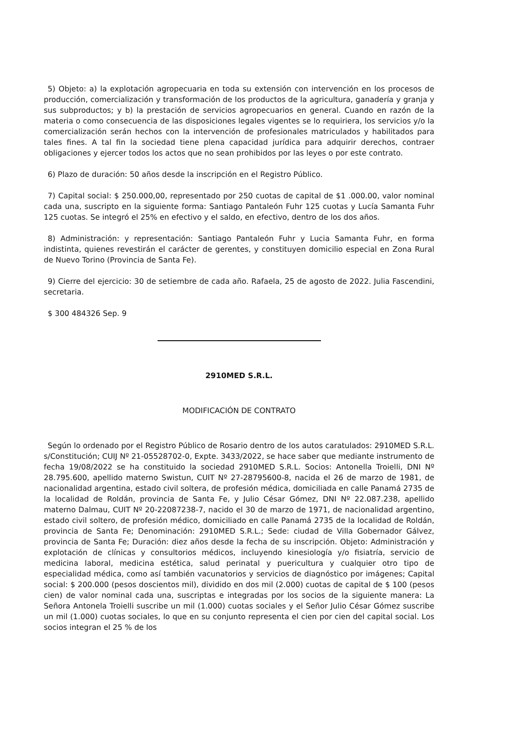5) Objeto: a) la explotación agropecuaria en toda su extensión con intervención en los procesos de producción, comercialización y transformación de los productos de la agricultura, ganadería y granja y sus subproductos; y b) la prestación de servicios agropecuarios en general. Cuando en razón de la materia o como consecuencia de las disposiciones legales vigentes se lo requiriera, los servicios y/o la comercialización serán hechos con la intervención de profesionales matriculados y habilitados para tales fines. A tal fin la sociedad tiene plena capacidad jurídica para adquirir derechos, contraer obligaciones y ejercer todos los actos que no sean prohibidos por las leyes o por este contrato.
6) Plazo de duración: 50 años desde la inscripción en el Registro Público.
7) Capital social: $ 250.000,00, representado por 250 cuotas de capital de $1 .000.00, valor nominal cada una, suscripto en la siguiente forma: Santiago Pantaleón Fuhr 125 cuotas y Lucía Samanta Fuhr 125 cuotas. Se integró el 25% en efectivo y el saldo, en efectivo, dentro de los dos años.
8) Administración: y representación: Santiago Pantaleón Fuhr y Lucia Samanta Fuhr, en forma indistinta, quienes revestirán el carácter de gerentes, y constituyen domicilio especial en Zona Rural de Nuevo Torino (Provincia de Santa Fe).
9) Cierre del ejercicio: 30 de setiembre de cada año. Rafaela, 25 de agosto de 2022. Julia Fascendini, secretaria.
$ 300 484326 Sep. 9
2910MED S.R.L.
MODIFICACIÓN DE CONTRATO
Según lo ordenado por el Registro Público de Rosario dentro de los autos caratulados: 2910MED S.R.L. s/Constitución; CUIJ Nº 21-05528702-0, Expte. 3433/2022, se hace saber que mediante instrumento de fecha 19/08/2022 se ha constituido la sociedad 2910MED S.R.L. Socios: Antonella Troielli, DNI Nº 28.795.600, apellido materno Swistun, CUIT Nº 27-28795600-8, nacida el 26 de marzo de 1981, de nacionalidad argentina, estado civil soltera, de profesión médica, domiciliada en calle Panamá 2735 de la localidad de Roldán, provincia de Santa Fe, y Julio César Gómez, DNI Nº 22.087.238, apellido materno Dalmau, CUIT Nº 20-22087238-7, nacido el 30 de marzo de 1971, de nacionalidad argentino, estado civil soltero, de profesión médico, domiciliado en calle Panamá 2735 de la localidad de Roldán, provincia de Santa Fe; Denominación: 2910MED S.R.L.; Sede: ciudad de Villa Gobernador Gálvez, provincia de Santa Fe; Duración: diez años desde la fecha de su inscripción. Objeto: Administración y explotación de clínicas y consultorios médicos, incluyendo kinesiología y/o fisiatría, servicio de medicina laboral, medicina estética, salud perinatal y puericultura y cualquier otro tipo de especialidad médica, como así también vacunatorios y servicios de diagnóstico por imágenes; Capital social: $ 200.000 (pesos doscientos mil), dividido en dos mil (2.000) cuotas de capital de $ 100 (pesos cien) de valor nominal cada una, suscriptas e integradas por los socios de la siguiente manera: La Señora Antonela Troielli suscribe un mil (1.000) cuotas sociales y el Señor Julio César Gómez suscribe un mil (1.000) cuotas sociales, lo que en su conjunto representa el cien por cien del capital social. Los socios integran el 25 % de los